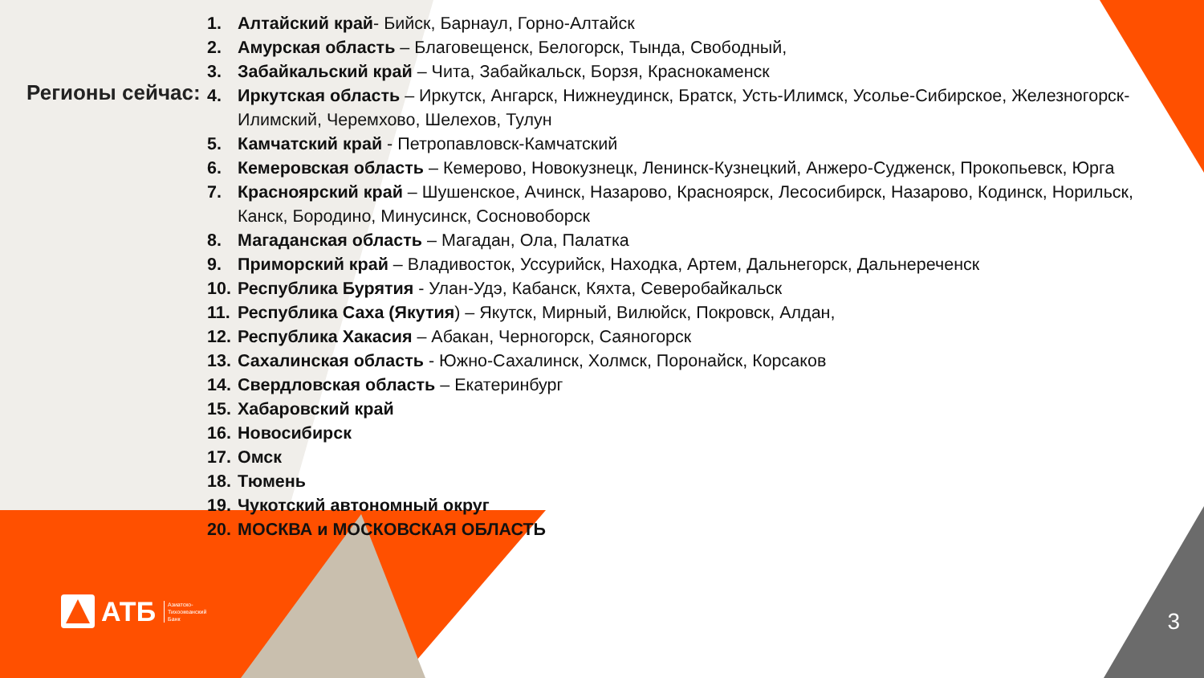Регионы сейчас:
1. Алтайский край- Бийск, Барнаул, Горно-Алтайск
2. Амурская область – Благовещенск, Белогорск, Тында, Свободный,
3. Забайкальский край – Чита, Забайкальск, Борзя, Краснокаменск
4. Иркутская область – Иркутск, Ангарск, Нижнеудинск, Братск, Усть-Илимск, Усолье-Сибирское, Железногорск-Илимский, Черемхово, Шелехов, Тулун
5. Камчатский край - Петропавловск-Камчатский
6. Кемеровская область – Кемерово, Новокузнецк, Ленинск-Кузнецкий, Анжеро-Судженск, Прокопьевск, Юрга
7. Красноярский край – Шушенское, Ачинск, Назарово, Красноярск, Лесосибирск, Назарово, Кодинск, Норильск, Канск, Бородино, Минусинск, Сосновоборск
8. Магаданская область – Магадан, Ола, Палатка
9. Приморский край – Владивосток, Уссурийск, Находка, Артем, Дальнегорск, Дальнереченск
10. Республика Бурятия - Улан-Удэ, Кабанск, Кяхта, Северобайкальск
11. Республика Саха (Якутия) – Якутск, Мирный, Вилюйск, Покровск, Алдан,
12. Республика Хакасия – Абакан, Черногорск, Саяногорск
13. Сахалинская область - Южно-Сахалинск, Холмск, Поронайск, Корсаков
14. Свердловская область – Екатеринбург
15. Хабаровский край
16. Новосибирск
17. Омск
18. Тюмень
19. Чукотский автономный округ
20. МОСКВА и МОСКОВСКАЯ ОБЛАСТЬ
АТБ Азиатско-
Тихоокеанский
Банк
3